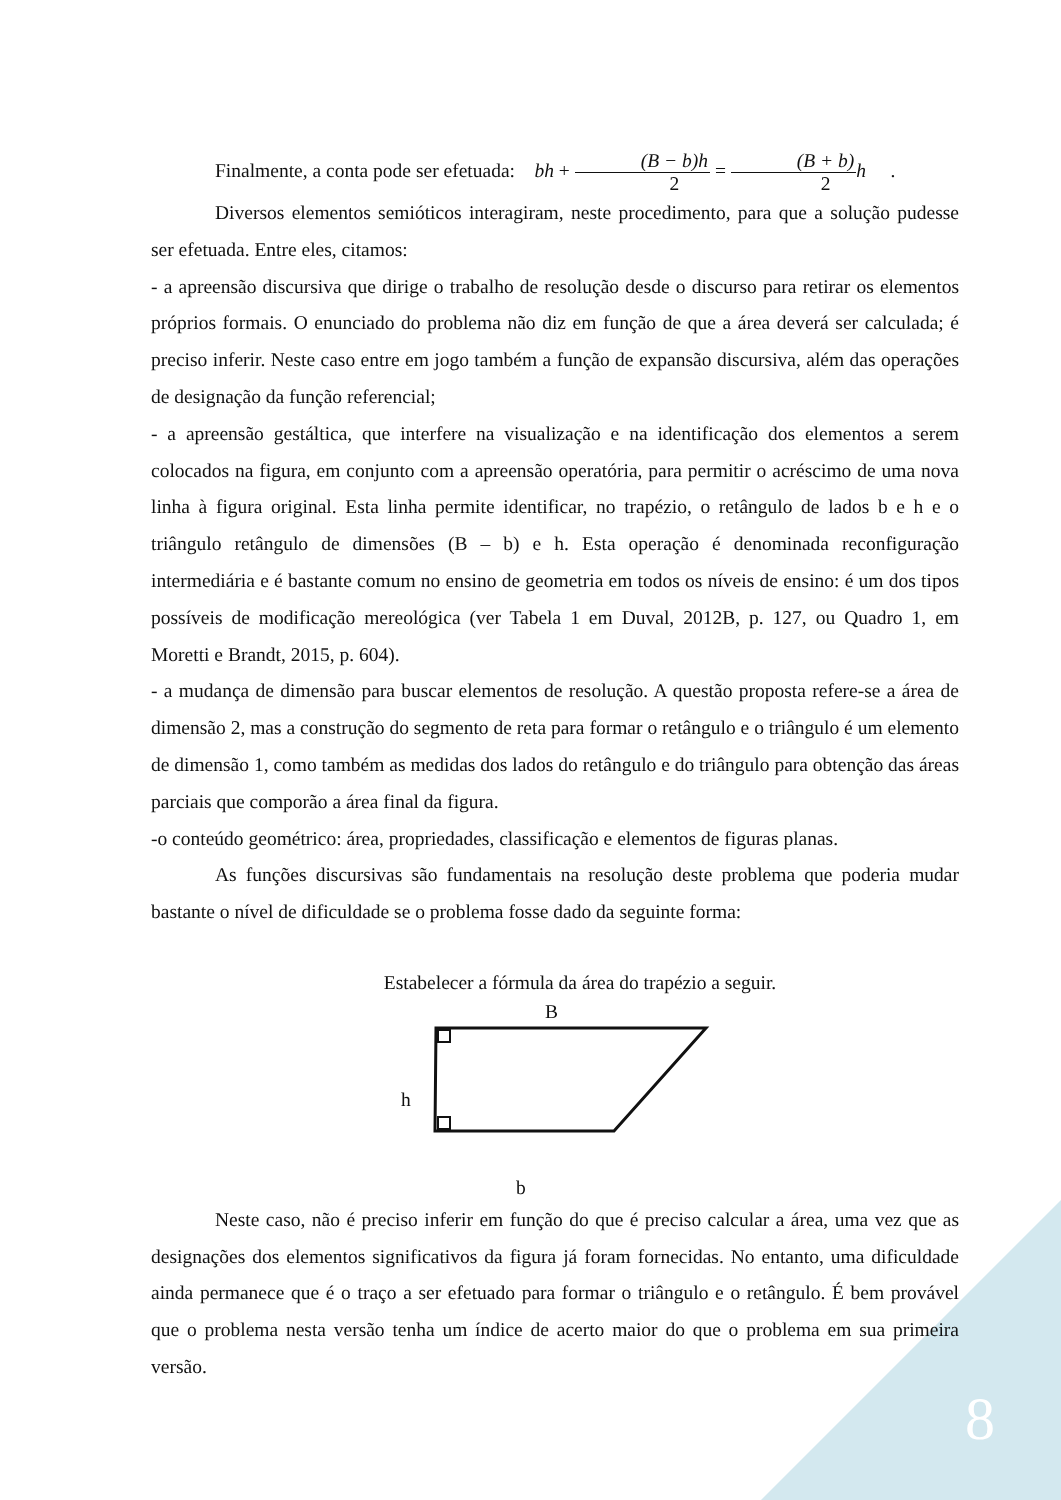Finalmente, a conta pode ser efetuada: bh + (B − b)h 2 = (B + b) 2 h .
Diversos elementos semióticos interagiram, neste procedimento, para que a solução pudesse ser efetuada. Entre eles, citamos:
- a apreensão discursiva que dirige o trabalho de resolução desde o discurso para retirar os elementos próprios formais. O enunciado do problema não diz em função de que a área deverá ser calculada; é preciso inferir. Neste caso entre em jogo também a função de expansão discursiva, além das operações de designação da função referencial;
- a apreensão gestáltica, que interfere na visualização e na identificação dos elementos a serem colocados na figura, em conjunto com a apreensão operatória, para permitir o acréscimo de uma nova linha à figura original. Esta linha permite identificar, no trapézio, o retângulo de lados b e h e o triângulo retângulo de dimensões (B – b) e h. Esta operação é denominada reconfiguração intermediária e é bastante comum no ensino de geometria em todos os níveis de ensino: é um dos tipos possíveis de modificação mereológica (ver Tabela 1 em Duval, 2012B, p. 127, ou Quadro 1, em Moretti e Brandt, 2015, p. 604).
- a mudança de dimensão para buscar elementos de resolução. A questão proposta refere-se a área de dimensão 2, mas a construção do segmento de reta para formar o retângulo e o triângulo é um elemento de dimensão 1, como também as medidas dos lados do retângulo e do triângulo para obtenção das áreas parciais que comporão a área final da figura.
-o conteúdo geométrico: área, propriedades, classificação e elementos de figuras planas.
As funções discursivas são fundamentais na resolução deste problema que poderia mudar bastante o nível de dificuldade se o problema fosse dado da seguinte forma:
Estabelecer a fórmula da área do trapézio a seguir.
B
h
b
Neste caso, não é preciso inferir em função do que é preciso calcular a área, uma vez que as designações dos elementos significativos da figura já foram fornecidas. No entanto, uma dificuldade ainda permanece que é o traço a ser efetuado para formar o triângulo e o retângulo. É bem provável que o problema nesta versão tenha um índice de acerto maior do que o problema em sua primeira versão.
8